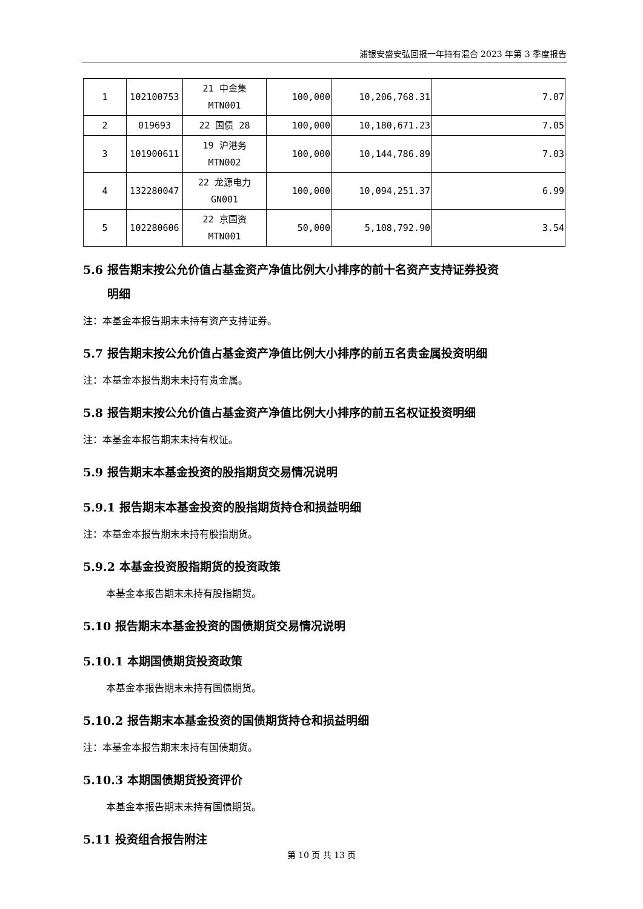浦银安盛安弘回报一年持有混合 2023 年第 3 季度报告
| 1 | 102100753 | 21 中金集 MTN001 | 100,000 | 10,206,768.31 | 7.07 |
| 2 | 019693 | 22 国债 28 | 100,000 | 10,180,671.23 | 7.05 |
| 3 | 101900611 | 19 沪港务 MTN002 | 100,000 | 10,144,786.89 | 7.03 |
| 4 | 132280047 | 22 龙源电力 GN001 | 100,000 | 10,094,251.37 | 6.99 |
| 5 | 102280606 | 22 京国资 MTN001 | 50,000 | 5,108,792.90 | 3.54 |
5.6 报告期末按公允价值占基金资产净值比例大小排序的前十名资产支持证券投资
明细
注：本基金本报告期末未持有资产支持证券。
5.7 报告期末按公允价值占基金资产净值比例大小排序的前五名贵金属投资明细
注：本基金本报告期末未持有贵金属。
5.8 报告期末按公允价值占基金资产净值比例大小排序的前五名权证投资明细
注：本基金本报告期末未持有权证。
5.9 报告期末本基金投资的股指期货交易情况说明
5.9.1 报告期末本基金投资的股指期货持仓和损益明细
注：本基金本报告期末未持有股指期货。
5.9.2 本基金投资股指期货的投资政策
本基金本报告期末未持有股指期货。
5.10 报告期末本基金投资的国债期货交易情况说明
5.10.1 本期国债期货投资政策
本基金本报告期末未持有国债期货。
5.10.2 报告期末本基金投资的国债期货持仓和损益明细
注：本基金本报告期末未持有国债期货。
5.10.3 本期国债期货投资评价
本基金本报告期末未持有国债期货。
5.11 投资组合报告附注
第 10 页 共 13 页